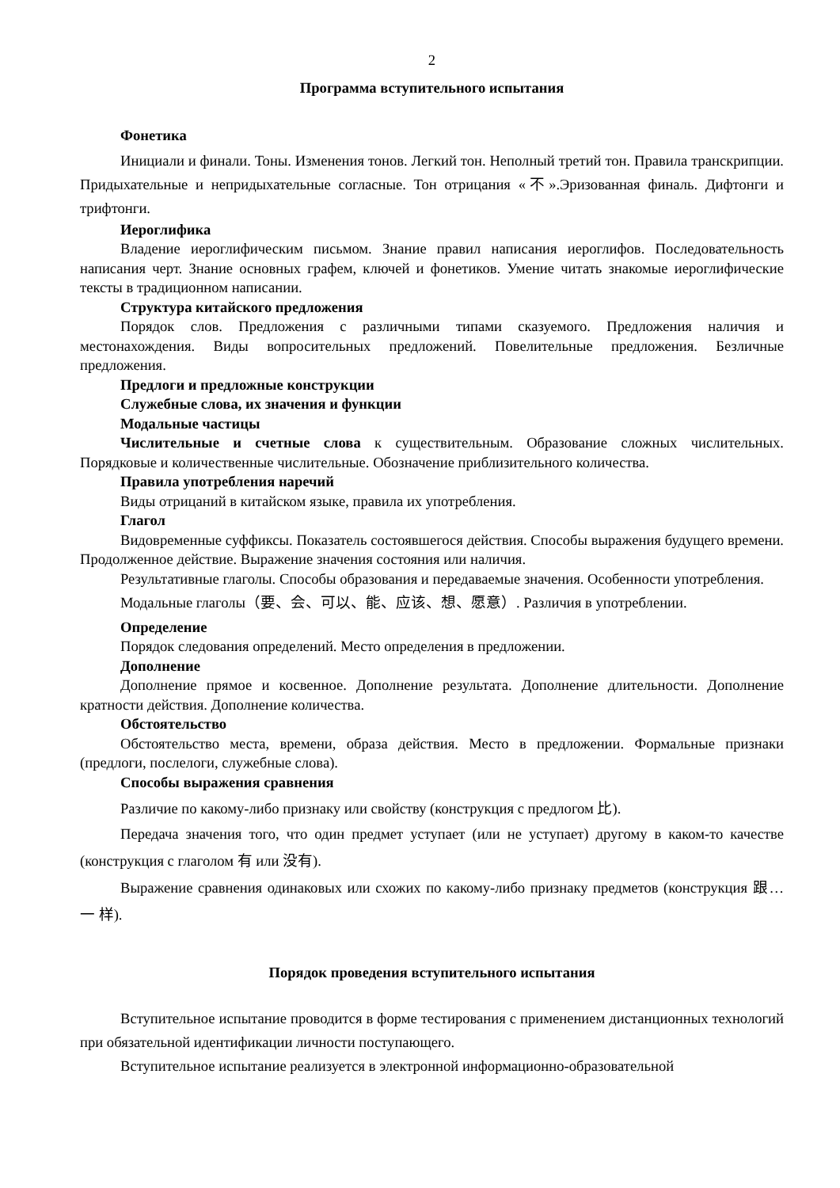2
Программа вступительного испытания
Фонетика
Инициали и финали. Тоны. Изменения тонов. Легкий тон. Неполный третий тон. Правила транскрипции. Придыхательные и непридыхательные согласные. Тон отрицания «不».Эризованная финаль. Дифтонги и трифтонги.
Иероглифика
Владение иероглифическим письмом. Знание правил написания иероглифов. Последовательность написания черт. Знание основных графем, ключей и фонетиков. Умение читать знакомые иероглифические тексты в традиционном написании.
Структура китайского предложения
Порядок слов. Предложения с различными типами сказуемого. Предложения наличия и местонахождения. Виды вопросительных предложений. Повелительные предложения. Безличные предложения.
Предлоги и предложные конструкции
Служебные слова, их значения и функции
Модальные частицы
Числительные и счетные слова к существительным. Образование сложных числительных. Порядковые и количественные числительные. Обозначение приблизительного количества.
Правила употребления наречий
Виды отрицаний в китайском языке, правила их употребления.
Глагол
Видовременные суффиксы. Показатель состоявшегося действия. Способы выражения будущего времени. Продолженное действие. Выражение значения состояния или наличия.
Результативные глаголы. Способы образования и передаваемые значения. Особенности употребления.
Модальные глаголы（要、会、可以、能、应该、想、愿意）. Различия в употреблении.
Определение
Порядок следования определений. Место определения в предложении.
Дополнение
Дополнение прямое и косвенное. Дополнение результата. Дополнение длительности. Дополнение кратности действия. Дополнение количества.
Обстоятельство
Обстоятельство места, времени, образа действия. Место в предложении. Формальные признаки (предлоги, послелоги, служебные слова).
Способы выражения сравнения
Различие по какому-либо признаку или свойству (конструкция с предлогом 比).
Передача значения того, что один предмет уступает (или не уступает) другому в каком-то качестве (конструкция с глаголом 有 или 没有).
Выражение сравнения одинаковых или схожих по какому-либо признаку предметов (конструкция 跟… 一 样).
Порядок проведения вступительного испытания
Вступительное испытание проводится в форме тестирования с применением дистанционных технологий при обязательной идентификации личности поступающего.
Вступительное испытание реализуется в электронной информационно-образовательной